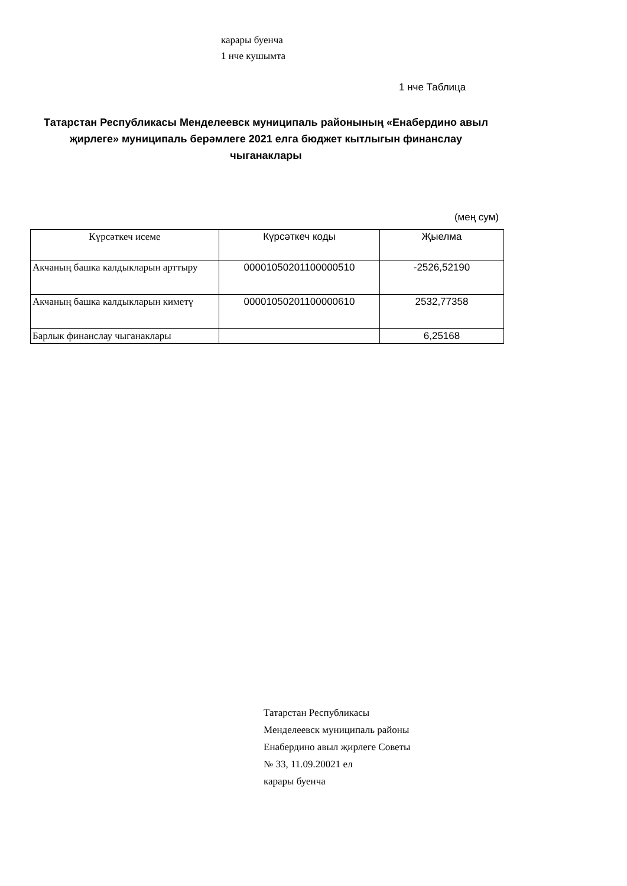карары буенча
1 нче кушымта
1 нче Таблица
Татарстан Республикасы Менделеевск муниципаль районының «Енабердино авыл җирлеге» муниципаль берәмлеге 2021 елга бюджет кытлыгын финанслау чыганаклары
(мең сум)
| Күрсәткеч исеме | Күрсәткеч коды | Җыелма |
| --- | --- | --- |
| Акчаның башка калдыкларын арттыру | 00001050201100000510 | -2526,52190 |
| Акчаның башка калдыкларын киметү | 00001050201100000610 | 2532,77358 |
| Барлык финанслау чыганаклары | | 6,25168 |
Татарстан Республикасы
Менделеевск муниципаль районы
Енабердино авыл җирлеге Советы
№ 33, 11.09.20021 ел
карары буенча